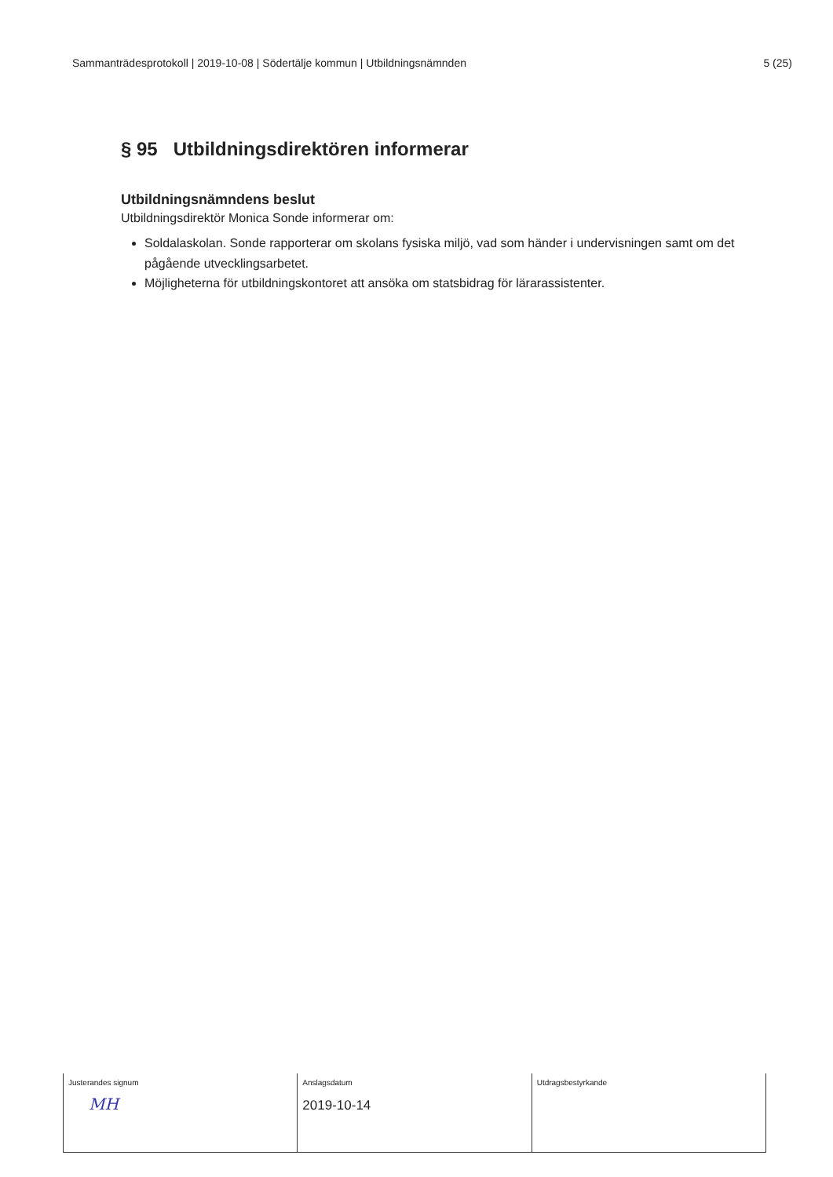Sammanträdesprotokoll | 2019-10-08 | Södertälje kommun | Utbildningsnämnden 5 (25)
§ 95 Utbildningsdirektören informerar
Utbildningsnämndens beslut
Utbildningsdirektör Monica Sonde informerar om:
Soldalaskolan. Sonde rapporterar om skolans fysiska miljö, vad som händer i undervisningen samt om det pågående utvecklingsarbetet.
Möjligheterna för utbildningskontoret att ansöka om statsbidrag för lärarassistenter.
| Justerandes signum MH | Anslagsdatum 2019-10-14 | Utdragsbestyrkande |